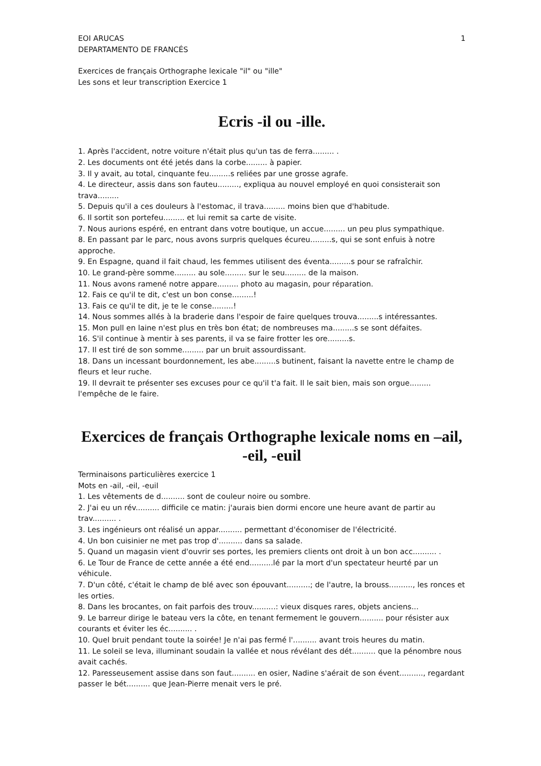EOI ARUCAS 1
DEPARTAMENTO DE FRANCÉS
Exercices de français Orthographe lexicale "il" ou "ille"
Les sons et leur transcription Exercice 1
Ecris -il ou -ille.
1. Après l'accident, notre voiture n'était plus qu'un tas de ferra......... .
2. Les documents ont été jetés dans la corbe......... à papier.
3. Il y avait, au total, cinquante feu.........s reliées par une grosse agrafe.
4. Le directeur, assis dans son fauteu........., expliqua au nouvel employé en quoi consisterait son trava.........
5. Depuis qu'il a ces douleurs à l'estomac, il trava......... moins bien que d'habitude.
6. Il sortit son portefeu......... et lui remit sa carte de visite.
7. Nous aurions espéré, en entrant dans votre boutique, un accue......... un peu plus sympathique.
8. En passant par le parc, nous avons surpris quelques écureu.........s, qui se sont enfuis à notre approche.
9. En Espagne, quand il fait chaud, les femmes utilisent des éventa.........s pour se rafraîchir.
10. Le grand-père somme......... au sole......... sur le seu......... de la maison.
11. Nous avons ramené notre appare......... photo au magasin, pour réparation.
12. Fais ce qu'il te dit, c'est un bon conse.........!
13. Fais ce qu'il te dit, je te le conse.........!
14. Nous sommes allés à la braderie dans l'espoir de faire quelques trouva.........s intéressantes.
15. Mon pull en laine n'est plus en très bon état; de nombreuses ma.........s se sont défaites.
16. S'il continue à mentir à ses parents, il va se faire frotter les ore.........s.
17. Il est tiré de son somme......... par un bruit assourdissant.
18. Dans un incessant bourdonnement, les abe.........s butinent, faisant la navette entre le champ de fleurs et leur ruche.
19. Il devrait te présenter ses excuses pour ce qu'il t'a fait. Il le sait bien, mais son orgue......... l'empêche de le faire.
Exercices de français Orthographe lexicale noms en –ail, -eil, -euil
Terminaisons particulières exercice 1
Mots en -ail, -eil, -euil
1. Les vêtements de d.......... sont de couleur noire ou sombre.
2. J'ai eu un rév.......... difficile ce matin: j'aurais bien dormi encore une heure avant de partir au trav.......... .
3. Les ingénieurs ont réalisé un appar.......... permettant d'économiser de l'électricité.
4. Un bon cuisinier ne met pas trop d'.......... dans sa salade.
5. Quand un magasin vient d'ouvrir ses portes, les premiers clients ont droit à un bon acc.......... .
6. Le Tour de France de cette année a été end..........lé par la mort d'un spectateur heurté par un véhicule.
7. D'un côté, c'était le champ de blé avec son épouvant..........; de l'autre, la brouss.........., les ronces et les orties.
8. Dans les brocantes, on fait parfois des trouv..........: vieux disques rares, objets anciens...
9. Le barreur dirige le bateau vers la côte, en tenant fermement le gouvern.......... pour résister aux courants et éviter les éc.......... .
10. Quel bruit pendant toute la soirée! Je n'ai pas fermé l'.......... avant trois heures du matin.
11. Le soleil se leva, illuminant soudain la vallée et nous révélant des dét.......... que la pénombre nous avait cachés.
12. Paresseusement assise dans son faut.......... en osier, Nadine s'aérait de son évent.........., regardant passer le bét.......... que Jean-Pierre menait vers le pré.